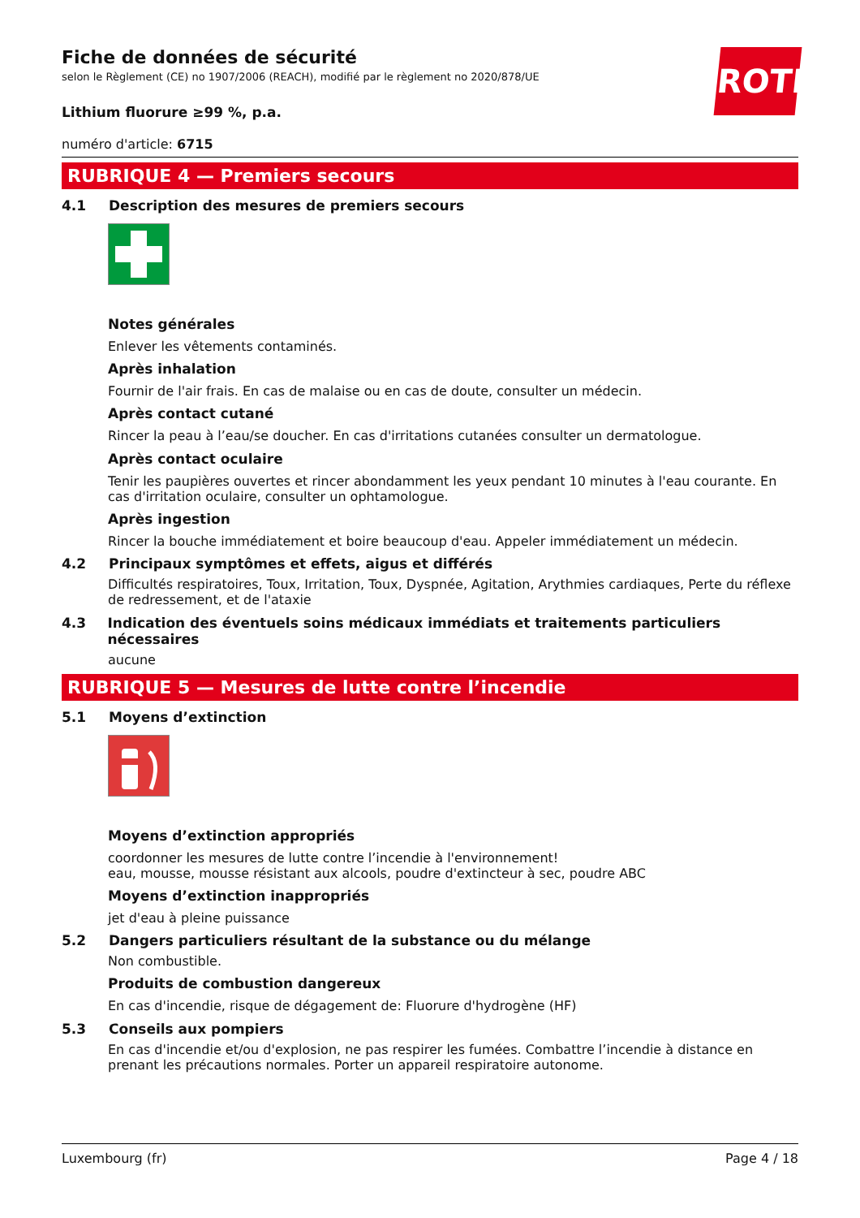ROTH
Fiche de données de sécurité
selon le Règlement (CE) no 1907/2006 (REACH), modifié par le règlement no 2020/878/UE
Lithium fluorure ≥99 %, p.a.
numéro d'article: 6715
RUBRIQUE 4 — Premiers secours
4.1 Description des mesures de premiers secours
Notes générales
Enlever les vêtements contaminés.
Après inhalation
Fournir de l'air frais. En cas de malaise ou en cas de doute, consulter un médecin.
Après contact cutané
Rincer la peau à l’eau/se doucher. En cas d'irritations cutanées consulter un dermatologue.
Après contact oculaire
Tenir les paupières ouvertes et rincer abondamment les yeux pendant 10 minutes à l'eau courante. En cas d'irritation oculaire, consulter un ophtamologue.
Après ingestion
Rincer la bouche immédiatement et boire beaucoup d'eau. Appeler immédiatement un médecin.
4.2 Principaux symptômes et effets, aigus et différés
Difficultés respiratoires, Toux, Irritation, Toux, Dyspnée, Agitation, Arythmies cardiaques, Perte du réflexe de redressement, et de l'ataxie
4.3 Indication des éventuels soins médicaux immédiats et traitements particuliers nécessaires
aucune
RUBRIQUE 5 — Mesures de lutte contre l’incendie
5.1 Moyens d’extinction
Moyens d’extinction appropriés
coordonner les mesures de lutte contre l’incendie à l'environnement!
eau, mousse, mousse résistant aux alcools, poudre d'extincteur à sec, poudre ABC
Moyens d’extinction inappropriés
jet d'eau à pleine puissance
5.2 Dangers particuliers résultant de la substance ou du mélange
Non combustible.
Produits de combustion dangereux
En cas d'incendie, risque de dégagement de: Fluorure d'hydrogène (HF)
5.3 Conseils aux pompiers
En cas d'incendie et/ou d'explosion, ne pas respirer les fumées. Combattre l’incendie à distance en prenant les précautions normales. Porter un appareil respiratoire autonome.
Luxembourg (fr) Page 4 / 18